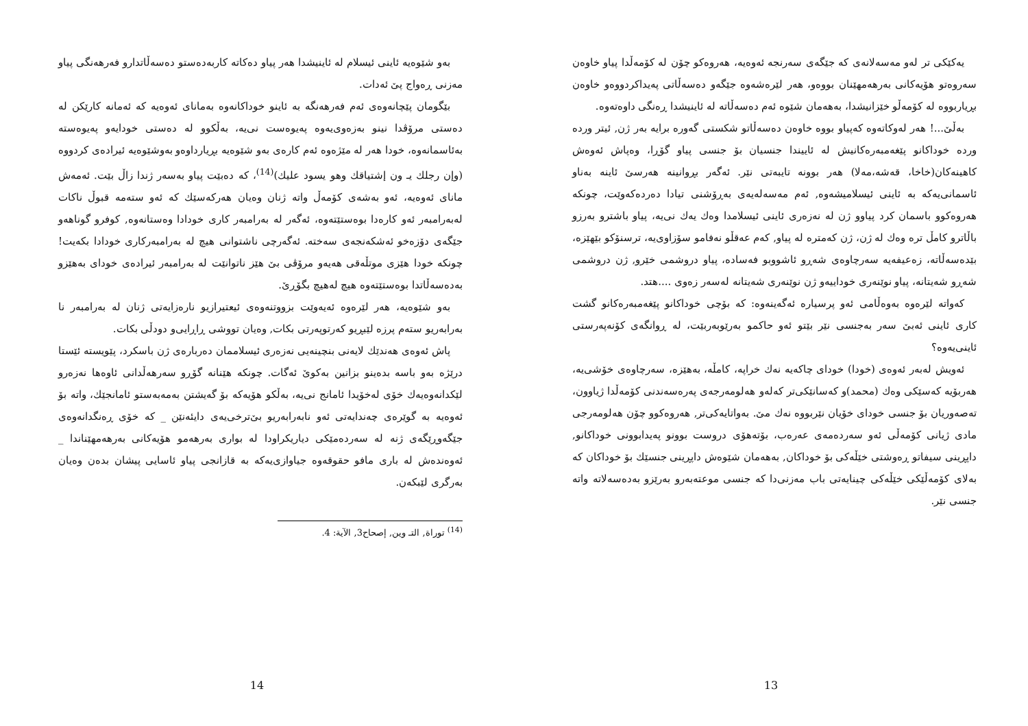یەكێكی تر لەو مەسەلانەی كە جێگەی سەرنجە ئەوەیە، هەروەكو چۆن لە كۆمەڵدا پیاو خاوەن سەروەتو هۆیەكانی بەرهەمهێنان بووەو، هەر لێرەشەوە جێگەو دەسەڵاتی پەیداكردووەو خاوەن بڕیاربووە لە كۆمەڵو خێزانیشدا، بەهەمان شێوە ئەم دەسەڵاتە لە ئاینیشدا ڕەنگی داوەتەوە.
بەڵێ...! هەر لەوكاتەوە كەپیاو بووە خاوەن دەسەڵاتو شكستی گەورە برایە بەر ژن, ئیتر وردە وردە خوداكانو پێغەمبەرەكانیش لە ئاییندا جنسیان بۆ جنسی پیاو گۆڕا، وەپاش ئەوەش كاهینەكان(خاخا، قەشە،مەلا) هەر بوونە تایبەتی نێر. ئەگەر بڕوانینە هەرسێ ئاینە بەناو ئاسمانی‌یەكە بە ئاینی ئیسلامیشەوە, ئەم مەسەلەیەی بەڕۆشنی تیادا دەردەكەوێت، چونكە هەروەكوو باسمان كرد پیاوو ژن لە نەزەری ئاینی ئیسلامدا وەك یەك نی‌یە، پیاو باشترو بەرزو باڵاترو كامڵ ترە وەك لە ژن، ژن كەمترە لە پیاو, كەم عەقڵو نەفامو سۆزاوی‌یە، ترسنۆكو بێهێزە، بێدەسەڵاتە، زەعیفەیە سەرچاوەی شەڕو ئاشووبو فەسادە، پیاو دروشمی خێرو, ژن دروشمی شەڕو شەیتانە، پیاو نوێنەری خوداییەو ژن نوێنەری شەیتانە لەسەر زەوی ....هتد.
كەواتە لێرەوە بەوەڵامی ئەو پرسیارە ئەگەینەوە: كە بۆچی خوداكانو پێغەمبەرەكانو گشت كاری ئاینی ئەبێ سەر بەجنسی نێر بێتو ئەو حاكمو بەرێوبەربێت، لە ڕوانگەی كۆنەپەرستی ئاینی‌یەوە؟
ئەویش لەبەر ئەوەی (خودا) خودای چاكەیە نەك خراپە، كامڵە، بەهێزە، سەرچاوەی خۆشی‌یە، هەربۆیە كەسێكی وەك (محمد)و كەسانێكی‌تر كەلەو هەلومەرجەی پەرەسەندنی كۆمەڵدا ژیاوون، تەصەوریان بۆ جنسی خودای خۆیان نێربووە نەك مێ. بەواتایەكی‌تر, هەروەكوو چۆن هەلومەرجی مادی ژیانی كۆمەڵی ئەو سەردەمەی عەرەب، بۆتەهۆی دروست بوونو پەیدابوونی خوداكانو, داپڕینی سیفاتو ڕەوشتی خێڵەكی بۆ خوداكان, بەهەمان شێوەش داپڕینی جنسێك بۆ خوداكان كە بەلای كۆمەڵێكی خێڵەكی چینایەتی باب مەزنی‌دا كە جنسی موعتەبەرو بەرێزو بەدەسەلاتە واتە جنسی نێر.
13
بەو شێوەیە ئاینی ئیسلام لە ئاینیشدا هەر پیاو دەكاتە كاربەدەستو دەسەڵاتدارو فەرهەنگی پیاو مەزنی ڕەواج پێ ئەدات.
بێگومان پێچانەوەی ئەم فەرهەنگە بە ئاینو خوداكانەوە بەمانای ئەوەیە كە ئەمانە كارێكن لە دەستی مرۆڤدا نینو بەزەوی‌یەوە پەیوەست نی‌یە، بەڵكوو لە دەستی خودایەو پەیوەستە بەئاسمانەوە، خودا هەر لە مێژەوە ئەم كارەی بەو شێوەیە بڕیارداوەو بەوشێوەیە ئیرادەی كردووە (وإن رجلك يـ ون إشتياقك وهو يسود عليك)<sup>(14)</sup>، كە دەبێت پیاو بەسەر ژندا زاڵ بێت. ئەمەش مانای ئەوەیە، ئەو بەشەی كۆمەڵ واتە ژنان وەیان هەركەسێك كە ئەو ستەمە قبوڵ ناكات لەبەرامبەر ئەو كارەدا بوەستێتەوە، ئەگەر لە بەرامبەر كاری خودادا وەستانەوە, كوفرو گوناهەو جێگەی دۆزەخو ئەشكەنجەی سەختە. ئەگەرچی ناشتوانی هیچ لە بەرامبەركاری خودادا بكەیت! چونكە خودا هێزی موتڵەقی هەیەو مرۆڤی بێ هێز ناتوانێت لە بەرامبەر ئیرادەی خودای بەهێزو بەدەسەڵاتدا بوەستێتەوە هیچ لەهیچ بگۆڕێ.
بەو شێوەیە، هەر لێرەوە ئەیەوێت بزووتنەوەی ئیعتیرازیو نارەزایەتی ژنان لە بەرامبەر نا بەرابەریو ستەم پرزە لێبڕیو كەرتوپەرتی بكات, وەیان تووشی ڕاڕایی‌و دودڵی بكات.
پاش ئەوەی هەندێك لایەنی بنچینەیی نەزەری ئیسلاممان دەربارەی ژن باسكرد، پێویستە ئێستا درێژە بەو باسە بدەینو بزانین بەكوێ ئەگات. چونكە هێنانە گۆڕو سەرهەڵدانی ئاوەها نەزەرو لێكدانەوەیەك خۆی لەخۆیدا ئامانج نی‌یە، بەڵكو هۆیەكە بۆ گەیشتن بەمەبەستو ئامانجێك، واتە بۆ ئەوەیە بە گوێرەی چەندایەتی ئەو نابەرابەریو بێ‌ترخی‌یەی دایئەنێن _ كە خۆی ڕەنگدانەوەی جێگەوڕێگەی ژنە لە سەردەمێكی دیاریكراودا لە بواری بەرهەمو هۆیەكانی بەرهەمهێناندا _ ئەوەندەش لە باری مافو حقوقەوە جیاوازی‌یەكە بە قازانجی پیاو ئاسایی پیشان بدەن وەیان بەرگری لێبكەن.
<sup>(14)</sup> توراة, التـ وين, إصحاح3, الآية: 4.
14